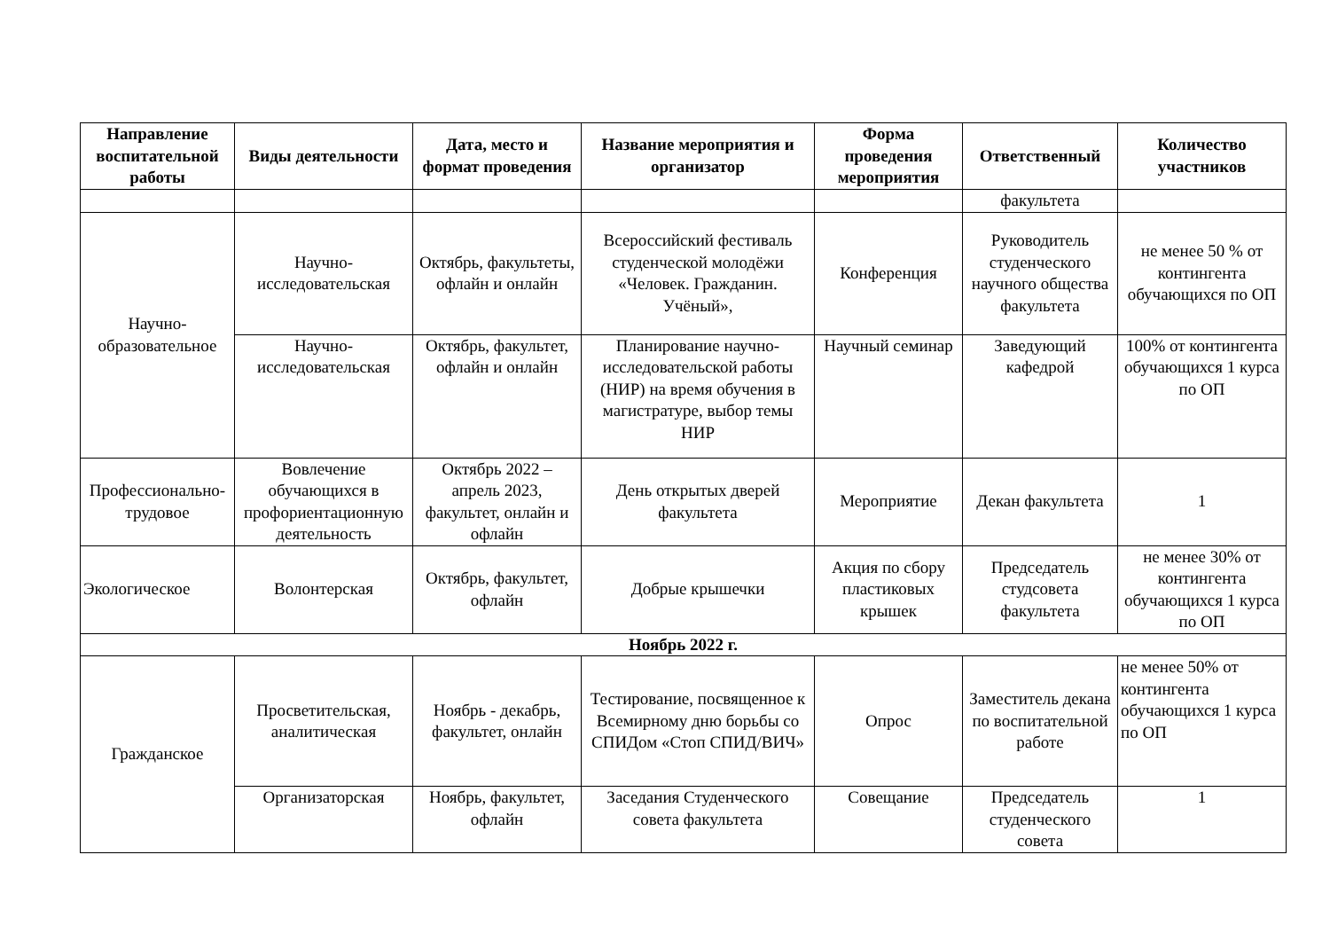| Направление воспитательной работы | Виды деятельности | Дата, место и формат проведения | Название мероприятия и организатор | Форма проведения мероприятия | Ответственный | Количество участников |
| --- | --- | --- | --- | --- | --- | --- |
| | | | | | факультета | |
| Научно-образовательное | Научно-исследовательская | Октябрь, факультеты, офлайн и онлайн | Всероссийский фестиваль студенческой молодёжи «Человек. Гражданин. Учёный», | Конференция | Руководитель студенческого научного общества факультета | не менее 50 % от контингента обучающихся по ОП |
| | Научно-исследовательская | Октябрь, факультет, офлайн и онлайн | Планирование научно-исследовательской работы (НИР) на время обучения в магистратуре, выбор темы НИР | Научный семинар | Заведующий кафедрой | 100% от контингента обучающихся 1 курса по ОП |
| Профессионально-трудовое | Вовлечение обучающихся в профориентационную деятельность | Октябрь 2022 – апрель 2023, факультет, онлайн и офлайн | День открытых дверей факультета | Мероприятие | Декан факультета | 1 |
| Экологическое | Волонтерская | Октябрь, факультет, офлайн | Добрые крышечки | Акция по сбору пластиковых крышек | Председатель студсовета факультета | не менее 30% от контингента обучающихся 1 курса по ОП |
| Ноябрь 2022 г. | | | | | | |
| Гражданское | Просветительская, аналитическая | Ноябрь - декабрь, факультет, онлайн | Тестирование, посвященное к Всемирному дню борьбы со СПИДом «Стоп СПИД/ВИЧ» | Опрос | Заместитель декана по воспитательной работе | не менее 50% от контингента обучающихся 1 курса по ОП |
| | Организаторская | Ноябрь, факультет, офлайн | Заседания Студенческого совета факультета | Совещание | Председатель студенческого совета | 1 |